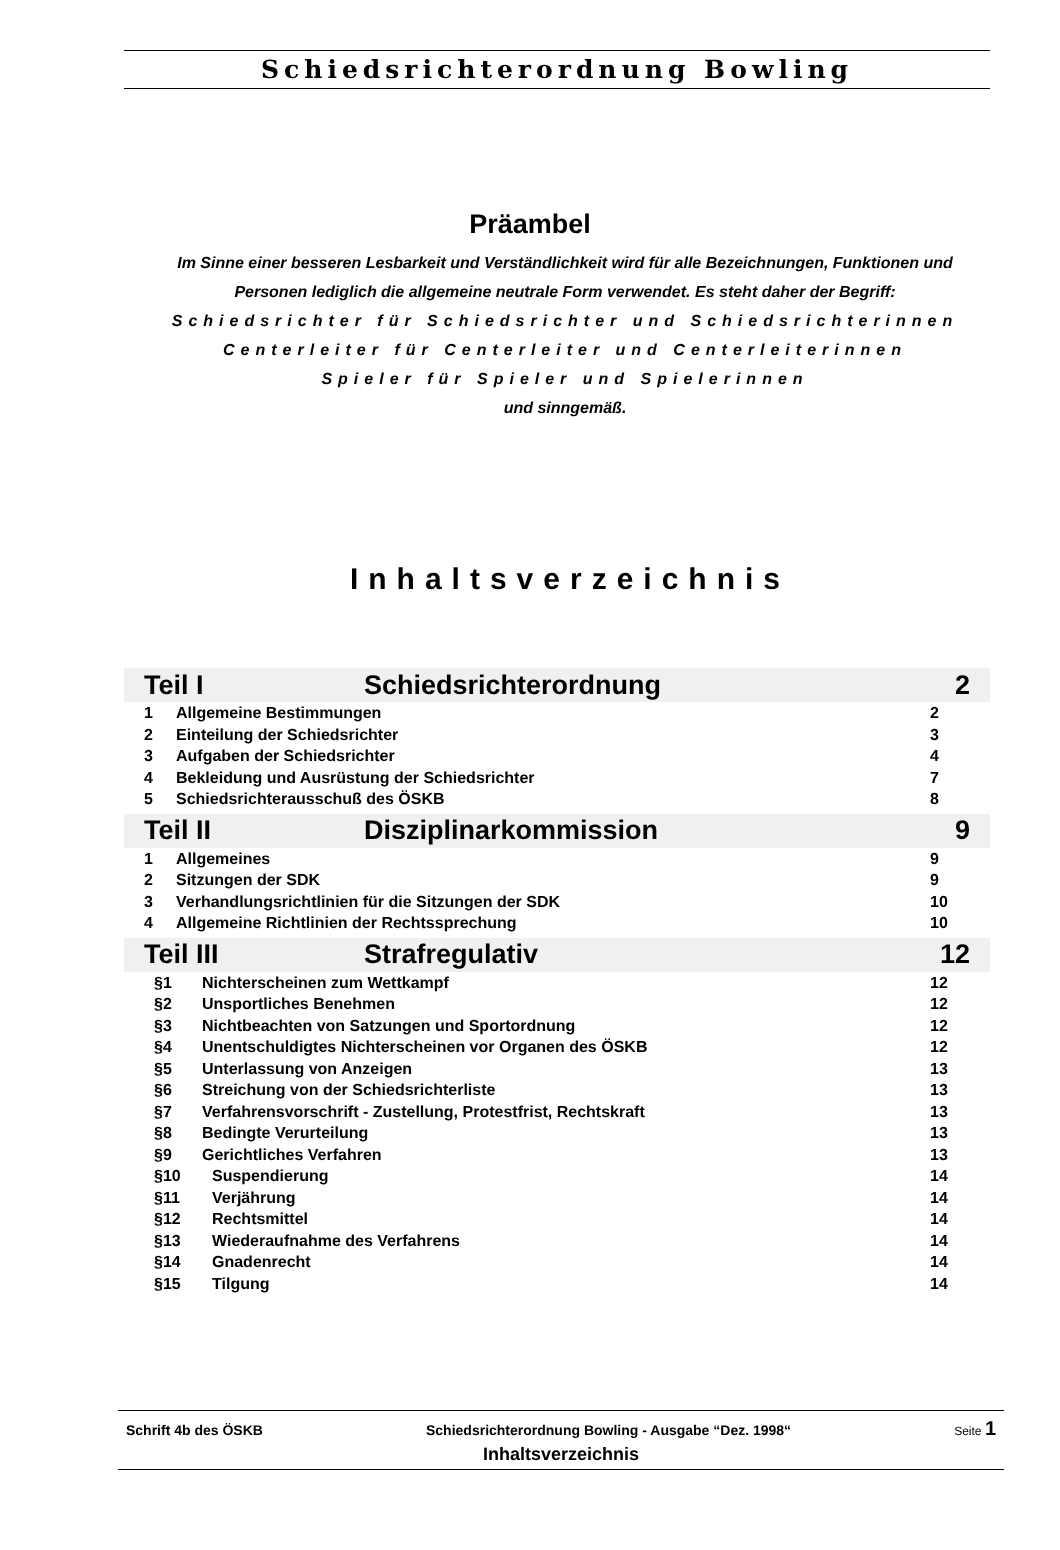Schiedsrichterordnung Bowling
Präambel
Im Sinne einer besseren Lesbarkeit und Verständlichkeit wird für alle Bezeichnungen, Funktionen und
Personen lediglich die allgemeine neutrale Form verwendet. Es steht daher der Begriff:
Schiedsrichter für Schiedsrichter und Schiedsrichterinnen
Centerleiter für Centerleiter und Centerleiterinnen
Spieler für Spieler und Spielerinnen
und sinngemäß.
Inhaltsverzeichnis
Teil I Schiedsrichterordnung 2
1 Allgemeine Bestimmungen 2
2 Einteilung der Schiedsrichter 3
3 Aufgaben der Schiedsrichter 4
4 Bekleidung und Ausrüstung der Schiedsrichter 7
5 Schiedsrichterausschuß des ÖSKB 8
Teil II Disziplinarkommission 9
1 Allgemeines 9
2 Sitzungen der SDK 9
3 Verhandlungsrichtlinien für die Sitzungen der SDK 10
4 Allgemeine Richtlinien der Rechtssprechung 10
Teil III Strafregulativ 12
§1 Nichterscheinen zum Wettkampf 12
§2 Unsportliches Benehmen 12
§3 Nichtbeachten von Satzungen und Sportordnung 12
§4 Unentschuldigtes Nichterscheinen vor Organen des ÖSKB 12
§5 Unterlassung von Anzeigen 13
§6 Streichung von der Schiedsrichterliste 13
§7 Verfahrensvorschrift - Zustellung, Protestfrist, Rechtskraft 13
§8 Bedingte Verurteilung 13
§9 Gerichtliches Verfahren 13
§10 Suspendierung 14
§11 Verjährung 14
§12 Rechtsmittel 14
§13 Wiederaufnahme des Verfahrens 14
§14 Gnadenrecht 14
§15 Tilgung 14
Schrift 4b des ÖSKB Schiedsrichterordnung Bowling - Ausgabe “Dez. 1998“Seite 1
Inhaltsverzeichnis